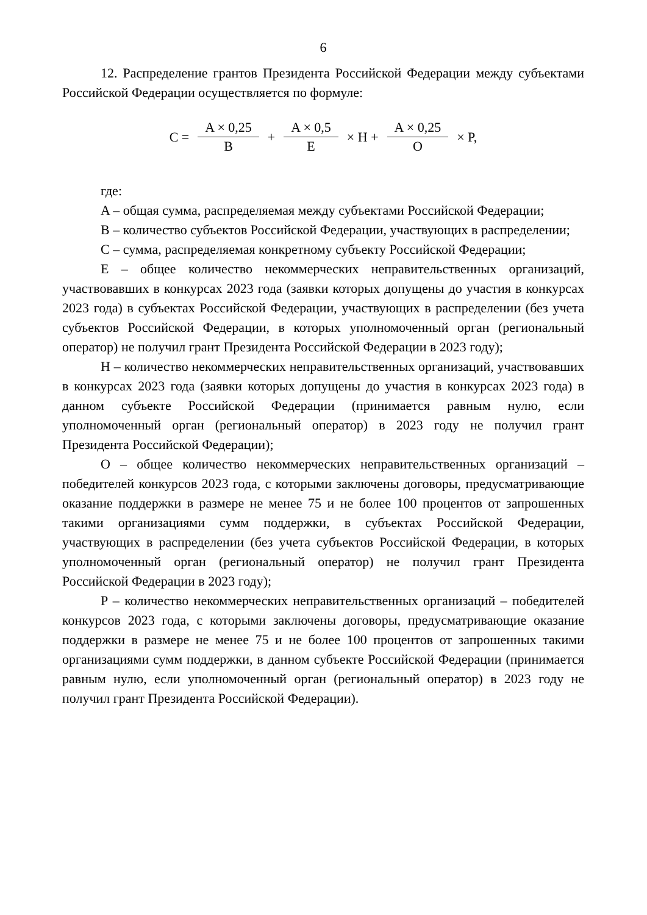6
12. Распределение грантов Президента Российской Федерации между субъектами Российской Федерации осуществляется по формуле:
C = A × 0,25 B + A × 0,5 E × H + A × 0,25 O × P,
где:
A – общая сумма, распределяемая между субъектами Российской Федерации;
B – количество субъектов Российской Федерации, участвующих в распределении;
C – сумма, распределяемая конкретному субъекту Российской Федерации;
E – общее количество некоммерческих неправительственных организаций, участвовавших в конкурсах 2023 года (заявки которых допущены до участия в конкурсах 2023 года) в субъектах Российской Федерации, участвующих в распределении (без учета субъектов Российской Федерации, в которых уполномоченный орган (региональный оператор) не получил грант Президента Российской Федерации в 2023 году);
H – количество некоммерческих неправительственных организаций, участвовавших в конкурсах 2023 года (заявки которых допущены до участия в конкурсах 2023 года) в данном субъекте Российской Федерации (принимается равным нулю, если уполномоченный орган (региональный оператор) в 2023 году не получил грант Президента Российской Федерации);
O – общее количество некоммерческих неправительственных организаций – победителей конкурсов 2023 года, с которыми заключены договоры, предусматривающие оказание поддержки в размере не менее 75 и не более 100 процентов от запрошенных такими организациями сумм поддержки, в субъектах Российской Федерации, участвующих в распределении (без учета субъектов Российской Федерации, в которых уполномоченный орган (региональный оператор) не получил грант Президента Российской Федерации в 2023 году);
P – количество некоммерческих неправительственных организаций – победителей конкурсов 2023 года, с которыми заключены договоры, предусматривающие оказание поддержки в размере не менее 75 и не более 100 процентов от запрошенных такими организациями сумм поддержки, в данном субъекте Российской Федерации (принимается равным нулю, если уполномоченный орган (региональный оператор) в 2023 году не получил грант Президента Российской Федерации).